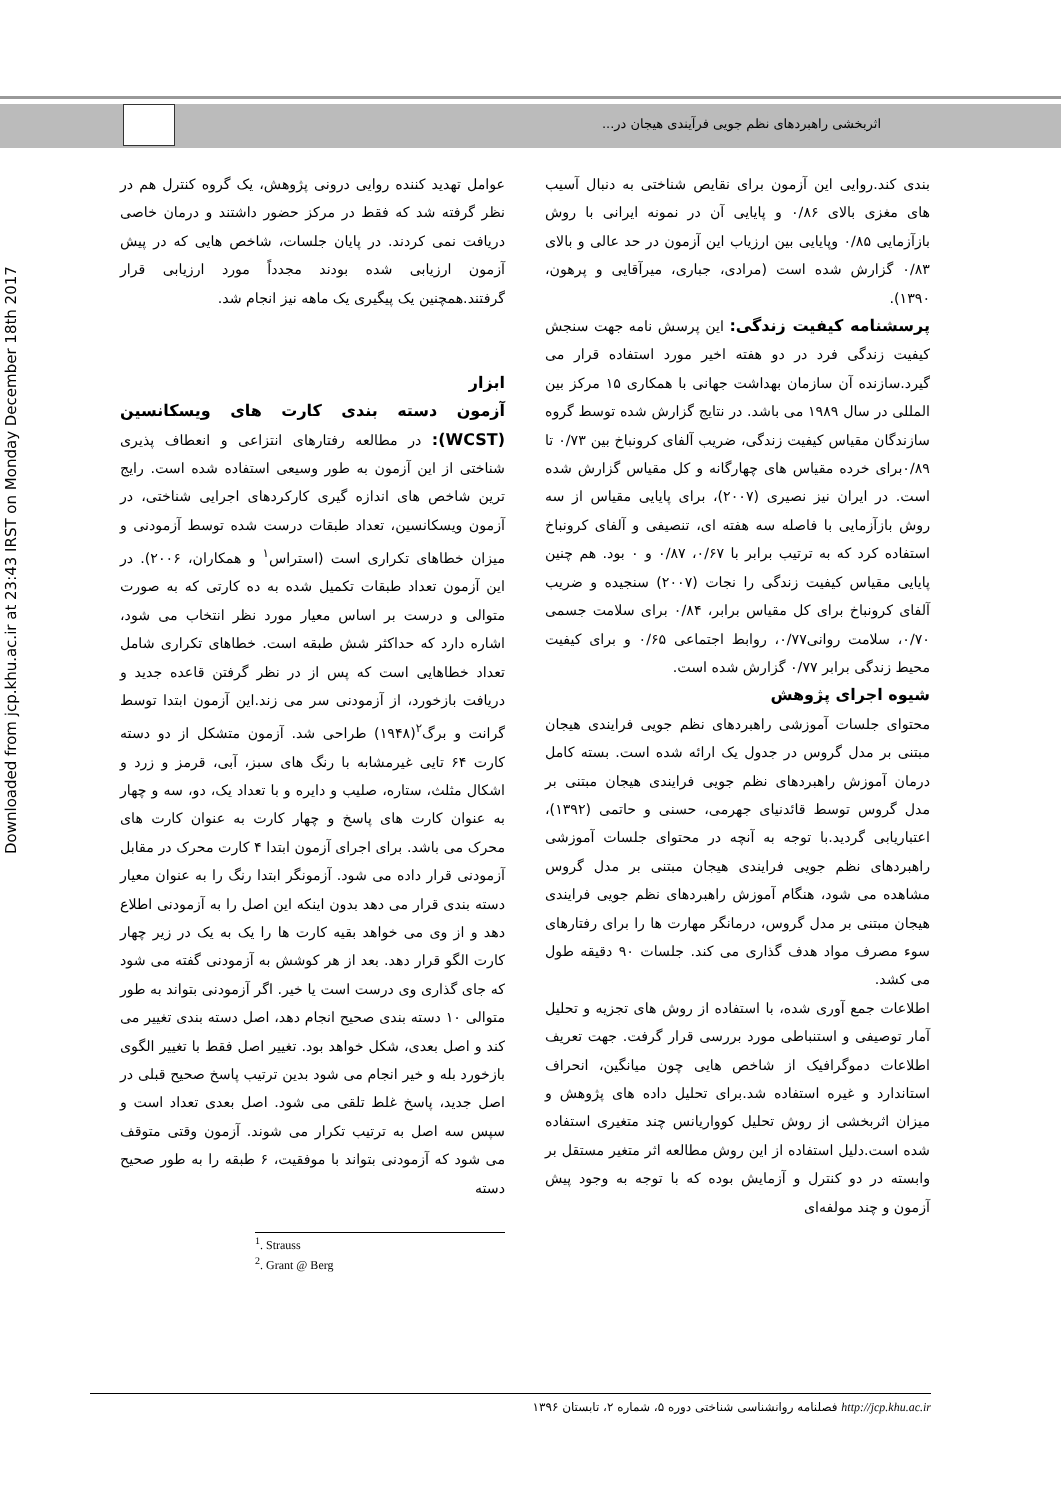اثربخشی راهبردهای نظم جویی فرآیندی هیجان در...
Downloaded from jcp.khu.ac.ir at 23:43 IRST on Monday December 18th 2017
عوامل تهدید کننده روایی درونی پژوهش، یک گروه کنترل هم در نظر گرفته شد که فقط در مرکز حضور داشتند و درمان خاصی دریافت نمی کردند. در پایان جلسات، شاخص هایی که در پیش آزمون ارزیابی شده بودند مجدداً مورد ارزیابی قرار گرفتند.همچنین یک پیگیری یک ماهه نیز انجام شد.
ابزار
آزمون دسته بندی کارت های ویسکانسین (WCST): در مطالعه رفتارهای انتزاعی و انعطاف پذیری شناختی از این آزمون به طور وسیعی استفاده شده است. رایج ترین شاخص های اندازه گیری کارکردهای اجرایی شناختی، در آزمون ویسکانسین، تعداد طبقات درست شده توسط آزمودنی و میزان خطاهای تکراری است (استراس<sup>۱</sup> و همکاران، ۲۰۰۶). در این آزمون تعداد طبقات تکمیل شده به ده کارتی که به صورت متوالی و درست بر اساس معیار مورد نظر انتخاب می شود، اشاره دارد که حداکثر شش طبقه است. خطاهای تکراری شامل تعداد خطاهایی است که پس از در نظر گرفتن قاعده جدید و دریافت بازخورد، از آزمودنی سر می زند.این آزمون ابتدا توسط گرانت و برگ<sup>۲</sup>(۱۹۴۸) طراحی شد. آزمون متشکل از دو دسته کارت ۶۴ تایی غیرمشابه با رنگ های سبز، آبی، قرمز و زرد و اشکال مثلث، ستاره، صلیب و دایره و با تعداد یک، دو، سه و چهار به عنوان کارت های پاسخ و چهار کارت به عنوان کارت های محرک می باشد. برای اجرای آزمون ابتدا ۴ کارت محرک در مقابل آزمودنی قرار داده می شود. آزمونگر ابتدا رنگ را به عنوان معیار دسته بندی قرار می دهد بدون اینکه این اصل را به آزمودنی اطلاع دهد و از وی می خواهد بقیه کارت ها را یک به یک در زیر چهار کارت الگو قرار دهد. بعد از هر کوشش به آزمودنی گفته می شود که جای گذاری وی درست است یا خیر. اگر آزمودنی بتواند به طور متوالی ۱۰ دسته بندی صحیح انجام دهد، اصل دسته بندی تغییر می کند و اصل بعدی، شکل خواهد بود. تغییر اصل فقط با تغییر الگوی بازخورد بله و خیر انجام می شود بدین ترتیب پاسخ صحیح قبلی در اصل جدید، پاسخ غلط تلقی می شود. اصل بعدی تعداد است و سپس سه اصل به ترتیب تکرار می شوند. آزمون وقتی متوقف می شود که آزمودنی بتواند با موفقیت، ۶ طبقه را به طور صحیح دسته
<sup>1</sup>. Strauss
<sup>2</sup>. Grant @ Berg
بندی کند.روایی این آزمون برای نقایص شناختی به دنبال آسیب های مغزی بالای ۰/۸۶ و پایایی آن در نمونه ایرانی با روش بازآزمایی ۰/۸۵ وپایایی بین ارزیاب این آزمون در حد عالی و بالای ۰/۸۳ گزارش شده است (مرادی، جباری، میرآقایی و پرهون، ۱۳۹۰).
پرسشنامه کیفیت زندگی: این پرسش نامه جهت سنجش کیفیت زندگی فرد در دو هفته اخیر مورد استفاده قرار می گیرد.سازنده آن سازمان بهداشت جهانی با همکاری ۱۵ مرکز بین المللی در سال ۱۹۸۹ می باشد. در نتایج گزارش شده توسط گروه سازندگان مقیاس کیفیت زندگی، ضریب آلفای کرونباخ بین ۰/۷۳ تا ۰/۸۹برای خرده مقیاس های چهارگانه و کل مقیاس گزارش شده است. در ایران نیز نصیری (۲۰۰۷)، برای پایایی مقیاس از سه روش بازآزمایی با فاصله سه هفته ای، تنصیفی و آلفای کرونباخ استفاده کرد که به ترتیب برابر با ۰/۶۷، ۰/۸۷ و ۰ بود. هم چنین پایایی مقیاس کیفیت زندگی را نجات (۲۰۰۷) سنجیده و ضریب آلفای کرونباخ برای کل مقیاس برابر، ۰/۸۴ برای سلامت جسمی ۰/۷۰، سلامت روانی۰/۷۷، روابط اجتماعی ۰/۶۵ و برای کیفیت محیط زندگی برابر ۰/۷۷ گزارش شده است.
شیوه اجرای پژوهش
محتوای جلسات آموزشی راهبردهای نظم جویی فرایندی هیجان مبتنی بر مدل گروس در جدول یک ارائه شده است. بسته کامل درمان آموزش راهبردهای نظم جویی فرایندی هیجان مبتنی بر مدل گروس توسط قائدنیای جهرمی، حسنی و حاتمی (۱۳۹۲)، اعتباریابی گردید.با توجه به آنچه در محتوای جلسات آموزشی راهبردهای نظم جویی فرایندی هیجان مبتنی بر مدل گروس مشاهده می شود، هنگام آموزش راهبردهای نظم جویی فرایندی هیجان مبتنی بر مدل گروس، درمانگر مهارت ها را برای رفتارهای سوء مصرف مواد هدف گذاری می کند. جلسات ۹۰ دقیقه طول می کشد.
اطلاعات جمع آوری شده، با استفاده از روش های تجزیه و تحلیل آمار توصیفی و استنباطی مورد بررسی قرار گرفت. جهت تعریف اطلاعات دموگرافیک از شاخص هایی چون میانگین، انحراف استاندارد و غیره استفاده شد.برای تحلیل داده های پژوهش و میزان اثربخشی از روش تحلیل کوواریانس چند متغیری استفاده شده است.دلیل استفاده از این روش مطالعه اثر متغیر مستقل بر وابسته در دو کنترل و آزمایش بوده که با توجه به وجود پیش آزمون و چند مولفه‌ای
http://jcp.khu.ac.ir فصلنامه روانشناسی شناختی دوره ۵، شماره ۲، تابستان ۱۳۹۶